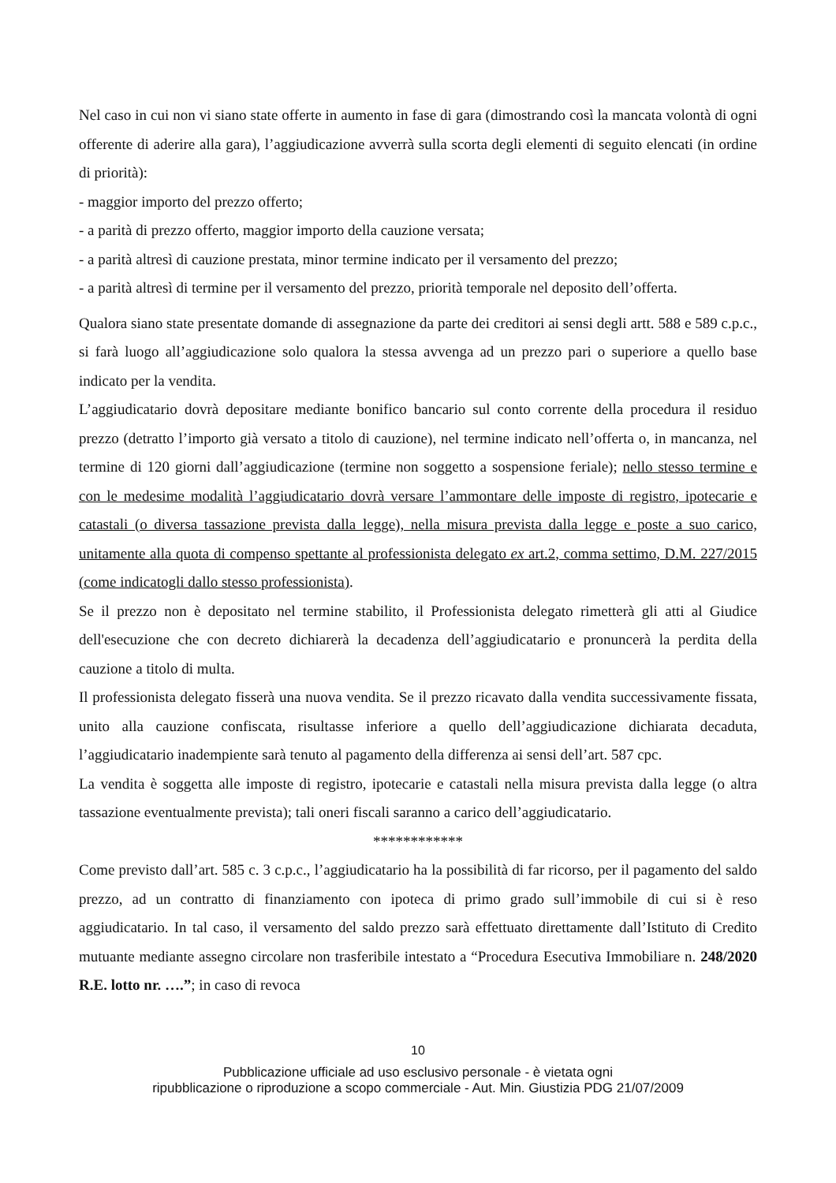Nel caso in cui non vi siano state offerte in aumento in fase di gara (dimostrando così la mancata volontà di ogni offerente di aderire alla gara), l’aggiudicazione avverrà sulla scorta degli elementi di seguito elencati (in ordine di priorità):
- maggior importo del prezzo offerto;
- a parità di prezzo offerto, maggior importo della cauzione versata;
- a parità altresì di cauzione prestata, minor termine indicato per il versamento del prezzo;
- a parità altresì di termine per il versamento del prezzo, priorità temporale nel deposito dell’offerta.
Qualora siano state presentate domande di assegnazione da parte dei creditori ai sensi degli artt. 588 e 589 c.p.c., si farà luogo all’aggiudicazione solo qualora la stessa avvenga ad un prezzo pari o superiore a quello base indicato per la vendita.
L’aggiudicatario dovrà depositare mediante bonifico bancario sul conto corrente della procedura il residuo prezzo (detratto l’importo già versato a titolo di cauzione), nel termine indicato nell’offerta o, in mancanza, nel termine di 120 giorni dall’aggiudicazione (termine non soggetto a sospensione feriale); nello stesso termine e con le medesime modalità l’aggiudicatario dovrà versare l’ammontare delle imposte di registro, ipotecarie e catastali (o diversa tassazione prevista dalla legge), nella misura prevista dalla legge e poste a suo carico, unitamente alla quota di compenso spettante al professionista delegato ex art.2, comma settimo, D.M. 227/2015 (come indicatogli dallo stesso professionista).
Se il prezzo non è depositato nel termine stabilito, il Professionista delegato rimetterà gli atti al Giudice dell'esecuzione che con decreto dichiarerà la decadenza dell’aggiudicatario e pronuncerà la perdita della cauzione a titolo di multa.
Il professionista delegato fisserà una nuova vendita. Se il prezzo ricavato dalla vendita successivamente fissata, unito alla cauzione confiscata, risultasse inferiore a quello dell’aggiudicazione dichiarata decaduta, l’aggiudicatario inadempiente sarà tenuto al pagamento della differenza ai sensi dell’art. 587 cpc.
La vendita è soggetta alle imposte di registro, ipotecarie e catastali nella misura prevista dalla legge (o altra tassazione eventualmente prevista); tali oneri fiscali saranno a carico dell’aggiudicatario.
************
Come previsto dall’art. 585 c. 3 c.p.c., l’aggiudicatario ha la possibilità di far ricorso, per il pagamento del saldo prezzo, ad un contratto di finanziamento con ipoteca di primo grado sull’immobile di cui si è reso aggiudicatario. In tal caso, il versamento del saldo prezzo sarà effettuato direttamente dall’Istituto di Credito mutuante mediante assegno circolare non trasferibile intestato a “Procedura Esecutiva Immobiliare n. 248/2020 R.E. lotto nr. ….”; in caso di revoca
10
Pubblicazione ufficiale ad uso esclusivo personale - è vietata ogni
ripubblicazione o riproduzione a scopo commerciale - Aut. Min. Giustizia PDG 21/07/2009